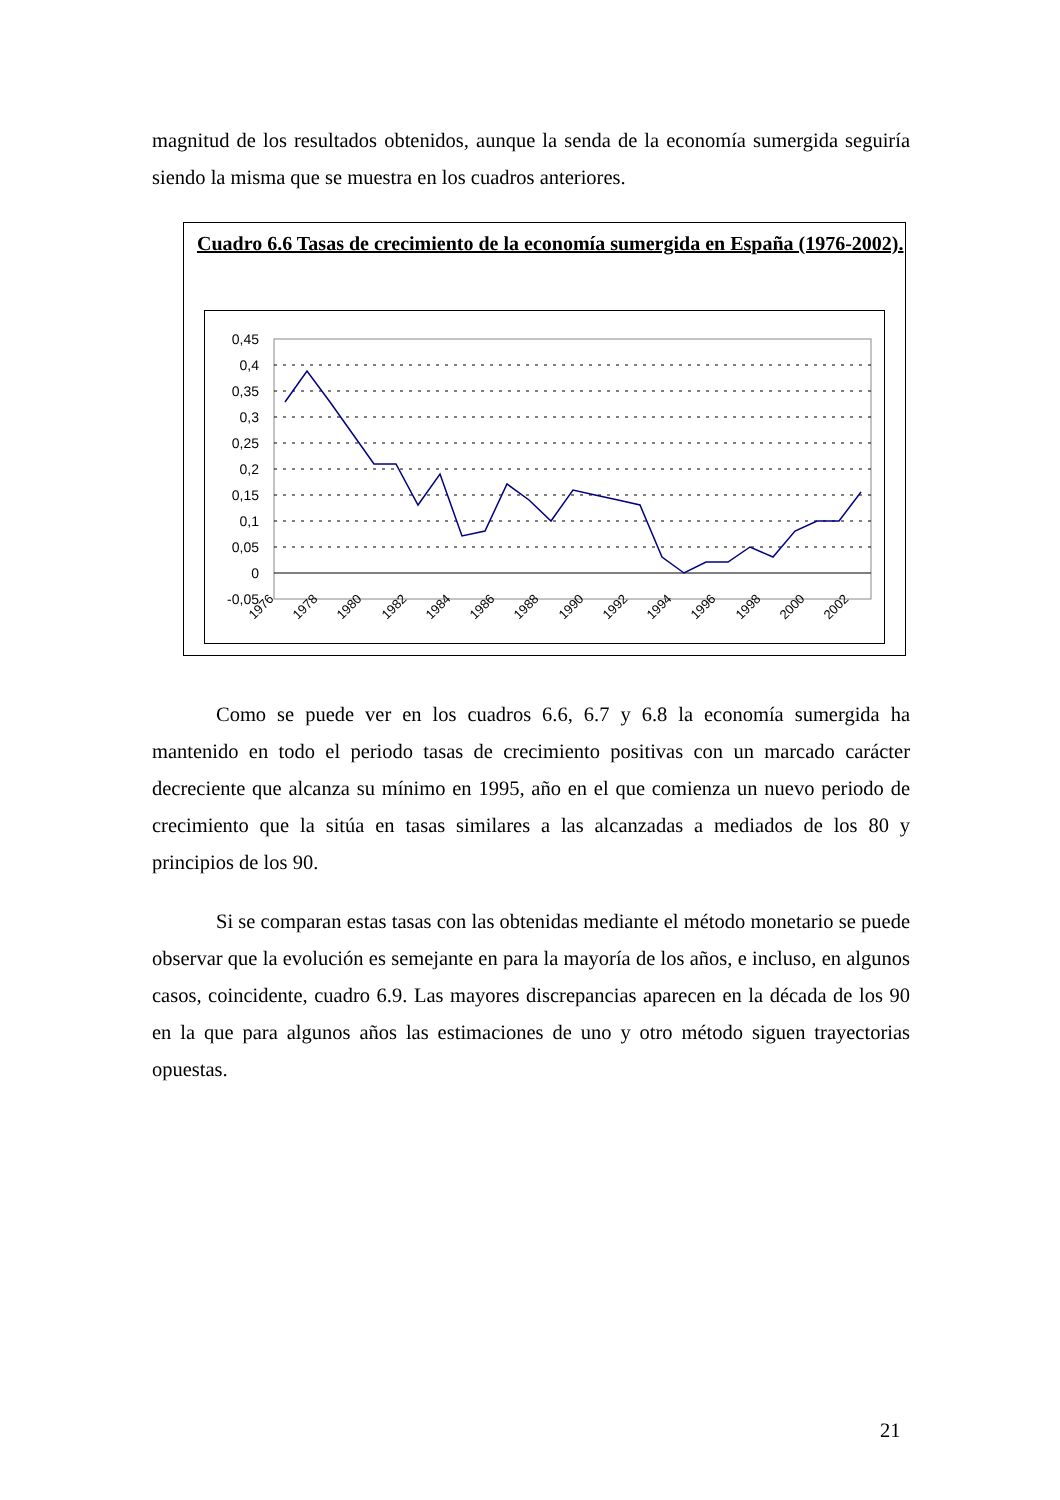magnitud de los resultados obtenidos, aunque la senda de la economía sumergida seguiría siendo la misma que se muestra en los cuadros anteriores.
Cuadro 6.6 Tasas de crecimiento de la economía sumergida en España (1976-2002).
0,45
0,4
0,35
0,3
0,25
0,2
0,15
0,1
0,05
0
-0,05
1976
1978
1980
1982
1984
1986
1988
1990
1992
1994
1996
1998
2000
2002
Como se puede ver en los cuadros 6.6, 6.7 y 6.8 la economía sumergida ha mantenido en todo el periodo tasas de crecimiento positivas con un marcado carácter decreciente que alcanza su mínimo en 1995, año en el que comienza un nuevo periodo de crecimiento que la sitúa en tasas similares a las alcanzadas a mediados de los 80 y principios de los 90.
Si se comparan estas tasas con las obtenidas mediante el método monetario se puede observar que la evolución es semejante en para la mayoría de los años, e incluso, en algunos casos, coincidente, cuadro 6.9. Las mayores discrepancias aparecen en la década de los 90 en la que para algunos años las estimaciones de uno y otro método siguen trayectorias opuestas.
21